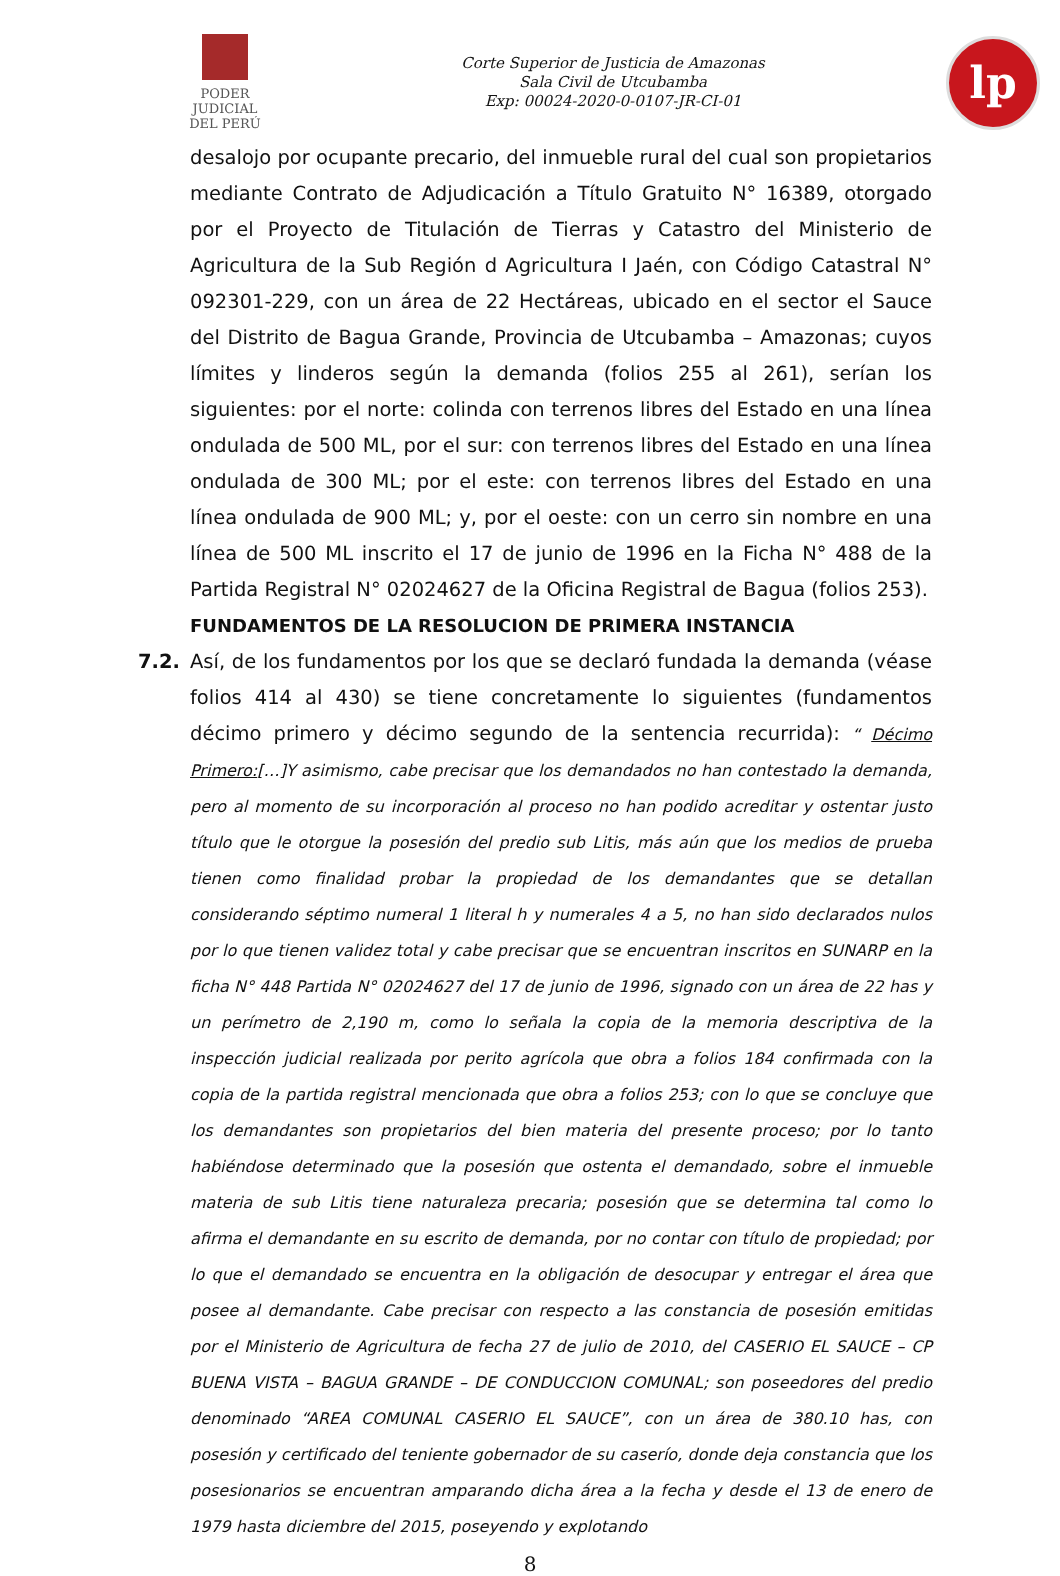PODER JUDICIAL
DEL PERÚ
Corte Superior de Justicia de Amazonas
Sala Civil de Utcubamba
Exp: 00024-2020-0-0107-JR-CI-01
lp
desalojo por ocupante precario, del inmueble rural del cual son propietarios mediante Contrato de Adjudicación a Título Gratuito N° 16389, otorgado por el Proyecto de Titulación de Tierras y Catastro del Ministerio de Agricultura de la Sub Región d Agricultura I Jaén, con Código Catastral N° 092301-229, con un área de 22 Hectáreas, ubicado en el sector el Sauce del Distrito de Bagua Grande, Provincia de Utcubamba – Amazonas; cuyos límites y linderos según la demanda (folios 255 al 261), serían los siguientes: por el norte: colinda con terrenos libres del Estado en una línea ondulada de 500 ML, por el sur: con terrenos libres del Estado en una línea ondulada de 300 ML; por el este: con terrenos libres del Estado en una línea ondulada de 900 ML; y, por el oeste: con un cerro sin nombre en una línea de 500 ML inscrito el 17 de junio de 1996 en la Ficha N° 488 de la Partida Registral N° 02024627 de la Oficina Registral de Bagua (folios 253).
FUNDAMENTOS DE LA RESOLUCION DE PRIMERA INSTANCIA
7.2. Así, de los fundamentos por los que se declaró fundada la demanda (véase folios 414 al 430) se tiene concretamente lo siguientes (fundamentos décimo primero y décimo segundo de la sentencia recurrida): “ Décimo Primero:[…]Y asimismo, cabe precisar que los demandados no han contestado la demanda, pero al momento de su incorporación al proceso no han podido acreditar y ostentar justo título que le otorgue la posesión del predio sub Litis, más aún que los medios de prueba tienen como finalidad probar la propiedad de los demandantes que se detallan considerando séptimo numeral 1 literal h y numerales 4 a 5, no han sido declarados nulos por lo que tienen validez total y cabe precisar que se encuentran inscritos en SUNARP en la ficha N° 448 Partida N° 02024627 del 17 de junio de 1996, signado con un área de 22 has y un perímetro de 2,190 m, como lo señala la copia de la memoria descriptiva de la inspección judicial realizada por perito agrícola que obra a folios 184 confirmada con la copia de la partida registral mencionada que obra a folios 253; con lo que se concluye que los demandantes son propietarios del bien materia del presente proceso; por lo tanto habiéndose determinado que la posesión que ostenta el demandado, sobre el inmueble materia de sub Litis tiene naturaleza precaria; posesión que se determina tal como lo afirma el demandante en su escrito de demanda, por no contar con título de propiedad; por lo que el demandado se encuentra en la obligación de desocupar y entregar el área que posee al demandante. Cabe precisar con respecto a las constancia de posesión emitidas por el Ministerio de Agricultura de fecha 27 de julio de 2010, del CASERIO EL SAUCE – CP BUENA VISTA – BAGUA GRANDE – DE CONDUCCION COMUNAL; son poseedores del predio denominado “AREA COMUNAL CASERIO EL SAUCE”, con un área de 380.10 has, con posesión y certificado del teniente gobernador de su caserío, donde deja constancia que los posesionarios se encuentran amparando dicha área a la fecha y desde el 13 de enero de 1979 hasta diciembre del 2015, poseyendo y explotando
8